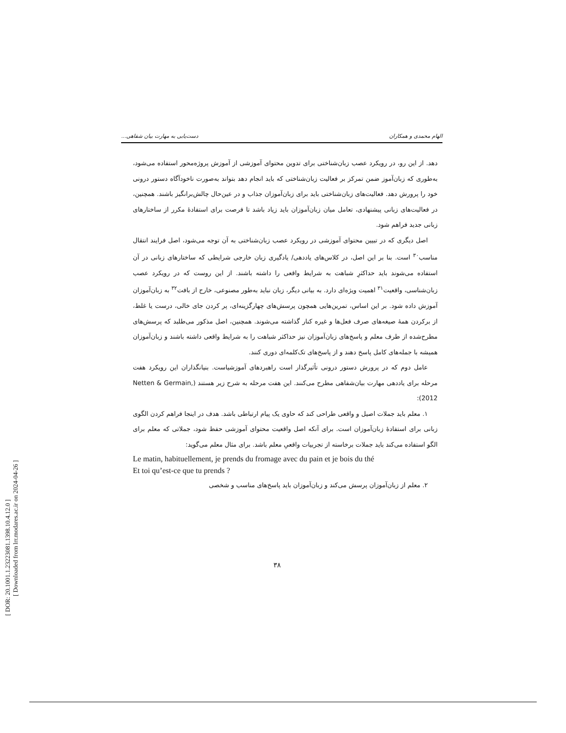[ DOR: 20.1001.1.23223081.1398.10.4.12.0 ]
[ Downloaded from lrr.modares.ac.ir on 2024-04-26 ]
الهام محمدی و همکاران دست‌یابی به مهارت بیان شفاهی...
دهد. از این رو، در رویکرد عصب زبان‌شناختی برای تدوین محتوای آموزشی از آموزش پروژه‌محور استفاده می‌شود، به‌طوری که زبان‌آموز ضمن تمرکز بر فعالیت زبان‌شناختی که باید انجام دهد بتواند به‌صورت ناخودآگاه دستور درونی خود را پرورش دهد. فعالیت‌های زبان‌شناختی باید برای زبان‌آموزان جذاب و در عین‌حال چالش‌برانگیز باشند. همچنین، در فعالیت‌های زبانی پیشنهادی، تعامل میان زبان‌آموزان باید زیاد باشد تا فرصت برای استفادهٔ مکرر از ساختارهای زبانی جدید فراهم شود.
اصل دیگری که در تبیین محتوای آموزشی در رویکرد عصب زبان‌شناختی به آن توجه می‌شود، اصل فرایند انتقال مناسب<sup>۳۰</sup> است. بنا بر این اصل، در کلاس‌های یاددهی/ یادگیری زبان خارجی شرایطی که ساختارهای زبانی در آن استفاده می‌شوند باید حداکثرِ شباهت به شرایط واقعی را داشته باشند. از این روست که در رویکرد عصب زبان‌شناسی، واقعیت<sup>۳۱</sup> اهمیت ویژه‌ای دارد. به بیانی دیگر، زبان نباید به‌طور مصنوعی، خارج از بافت<sup>۳۲</sup> به زبان‌آموزان آموزش داده شود. بر این اساس، تمرین‌هایی همچون پرسش‌های چهارگزینه‌ای، پر کردن جای خالی، درست یا غلط، از برکردن همهٔ صیغه‌های صرف فعل‌ها و غیره کنار گذاشته می‌شوند. همچنین، اصل مذکور می‌طلبد که پرسش‌های مطرح‌شده از طرف معلم و پاسخ‌های زبان‌آموزان نیز حداکثر شباهت را به شرایط واقعی داشته باشند و زبان‌آموزان همیشه با جمله‌های کامل پاسخ دهند و از پاسخ‌های تک‌کلمه‌ای دوری کنند.
عامل دوم که در پرورش دستور درونی تأثیرگذار است راهبردهای آموزشیاست. بنیانگذاران این رویکرد هفت مرحله برای یاددهی مهارت بیان‌شفاهی مطرح می‌کنند. این هفت مرحله به شرح زیر هستند (Netten & Germain, 2012):
۱. معلم باید جملات اصیل و واقعی طراحی کند که حاوی یک پیام ارتباطی باشد. هدف در اینجا فراهم کردن الگوی زبانی برای استفادهٔ زبان‌آموزان است. برای آنکه اصل واقعیت محتوای آموزشی حفظ شود، جملاتی که معلم برای الگو استفاده می‌کند باید جملات برخاسته از تجربیات واقعیِ معلم باشد. برای مثال معلم می‌گوید:
Le matin, habituellement, je prends du fromage avec du pain et je bois du thé
Et toi qu’est-ce que tu prends ?
۲. معلم از زبان‌آموزان پرسش می‌کند و زبان‌آموزان باید پاسخ‌های مناسب و شخصی
۳۸